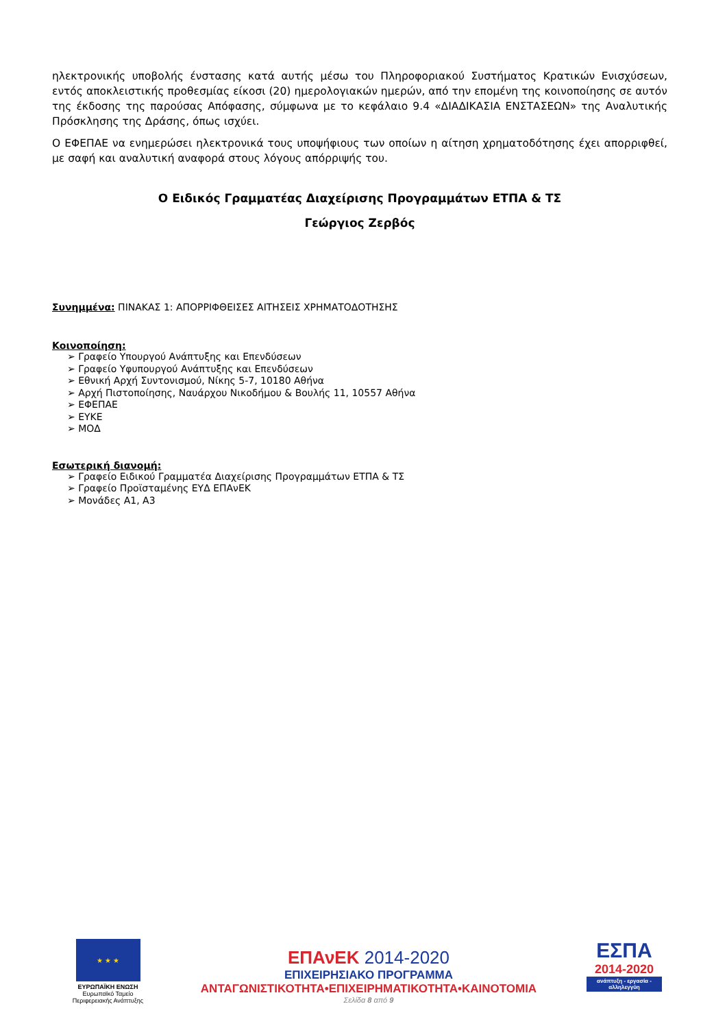ηλεκτρονικής υποβολής ένστασης κατά αυτής μέσω του Πληροφοριακού Συστήματος Κρατικών Ενισχύσεων, εντός αποκλειστικής προθεσμίας είκοσι (20) ημερολογιακών ημερών, από την επομένη της κοινοποίησης σε αυτόν της έκδοσης της παρούσας Απόφασης, σύμφωνα με το κεφάλαιο 9.4 «ΔΙΑΔΙΚΑΣΙΑ ΕΝΣΤΑΣΕΩΝ» της Αναλυτικής Πρόσκλησης της Δράσης, όπως ισχύει.
Ο ΕΦΕΠΑΕ να ενημερώσει ηλεκτρονικά τους υποψήφιους των οποίων η αίτηση χρηματοδότησης έχει απορριφθεί, με σαφή και αναλυτική αναφορά στους λόγους απόρριψής του.
Ο Ειδικός Γραμματέας Διαχείρισης Προγραμμάτων ΕΤΠΑ & ΤΣ
Γεώργιος Ζερβός
Συνημμένα: ΠΙΝΑΚΑΣ 1: ΑΠΟΡΡΙΦΘΕΙΣΕΣ ΑΙΤΗΣΕΙΣ ΧΡΗΜΑΤΟΔΟΤΗΣΗΣ
Κοινοποίηση:
➢ Γραφείο Υπουργού Ανάπτυξης και Επενδύσεων
➢ Γραφείο Υφυπουργού Ανάπτυξης και Επενδύσεων
➢ Εθνική Αρχή Συντονισμού, Νίκης 5-7, 10180 Αθήνα
➢ Αρχή Πιστοποίησης, Ναυάρχου Νικοδήμου & Βουλής 11, 10557 Αθήνα
➢ ΕΦΕΠΑΕ
➢ ΕΥΚΕ
➢ ΜΟΔ
Εσωτερική διανομή:
➢ Γραφείο Ειδικού Γραμματέα Διαχείρισης Προγραμμάτων ΕΤΠΑ & ΤΣ
➢ Γραφείο Προϊσταμένης ΕΥΔ ΕΠΑνΕΚ
➢ Μονάδες Α1, Α3
★ ★ ★
ΕΥΡΩΠΑΪΚΗ ΕΝΩΣΗ
Ευρωπαϊκό Ταμείο
Περιφερειακής Ανάπτυξης
ΕΠΑνΕΚ 2014-2020
ΕΠΙΧΕΙΡΗΣΙΑΚΟ ΠΡΟΓΡΑΜΜΑ
ΑΝΤΑΓΩΝΙΣΤΙΚΟΤΗΤΑ•ΕΠΙΧΕΙΡΗΜΑΤΙΚΟΤΗΤΑ•ΚΑΙΝΟΤΟΜΙΑ
Σελίδα 8 από 9
ΕΣΠΑ
2014-2020
ανάπτυξη - εργασία - αλληλεγγύη